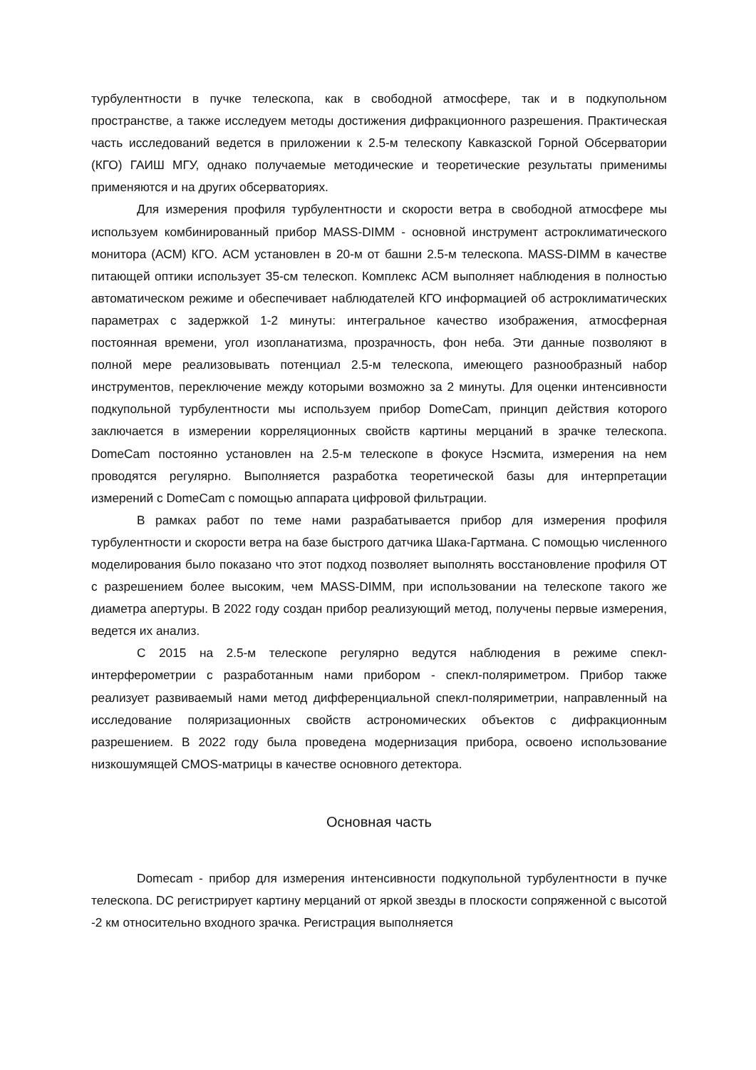турбулентности в пучке телескопа, как в свободной атмосфере, так и в подкупольном пространстве, а также исследуем методы достижения дифракционного разрешения. Практическая часть исследований ведется в приложении к 2.5-м телескопу Кавказской Горной Обсерватории (КГО) ГАИШ МГУ, однако получаемые методические и теоретические результаты применимы применяются и на других обсерваториях.
Для измерения профиля турбулентности и скорости ветра в свободной атмосфере мы используем комбинированный прибор MASS-DIMM - основной инструмент астроклиматического монитора (АСМ) КГО. АСМ установлен в 20-м от башни 2.5-м телескопа. MASS-DIMM в качестве питающей оптики использует 35-см телескоп. Комплекс АСМ выполняет наблюдения в полностью автоматическом режиме и обеспечивает наблюдателей КГО информацией об астроклиматических параметрах с задержкой 1-2 минуты: интегральное качество изображения, атмосферная постоянная времени, угол изопланатизма, прозрачность, фон неба. Эти данные позволяют в полной мере реализовывать потенциал 2.5-м телескопа, имеющего разнообразный набор инструментов, переключение между которыми возможно за 2 минуты. Для оценки интенсивности подкупольной турбулентности мы используем прибор DomeCam, принцип действия которого заключается в измерении корреляционных свойств картины мерцаний в зрачке телескопа. DomeCam постоянно установлен на 2.5-м телескопе в фокусе Нэсмита, измерения на нем проводятся регулярно. Выполняется разработка теоретической базы для интерпретации измерений с DomeCam с помощью аппарата цифровой фильтрации.
В рамках работ по теме нами разрабатывается прибор для измерения профиля турбулентности и скорости ветра на базе быстрого датчика Шака-Гартмана. С помощью численного моделирования было показано что этот подход позволяет выполнять восстановление профиля ОТ с разрешением более высоким, чем MASS-DIMM, при использовании на телескопе такого же диаметра апертуры. В 2022 году создан прибор реализующий метод, получены первые измерения, ведется их анализ.
С 2015 на 2.5-м телескопе регулярно ведутся наблюдения в режиме спекл-интерферометрии с разработанным нами прибором - спекл-поляриметром. Прибор также реализует развиваемый нами метод дифференциальной спекл-поляриметрии, направленный на исследование поляризационных свойств астрономических объектов с дифракционным разрешением. В 2022 году была проведена модернизация прибора, освоено использование низкошумящей CMOS-матрицы в качестве основного детектора.
Основная часть
Domecam - прибор для измерения интенсивности подкупольной турбулентности в пучке телескопа. DC регистрирует картину мерцаний от яркой звезды в плоскости сопряженной с высотой -2 км относительно входного зрачка. Регистрация выполняется